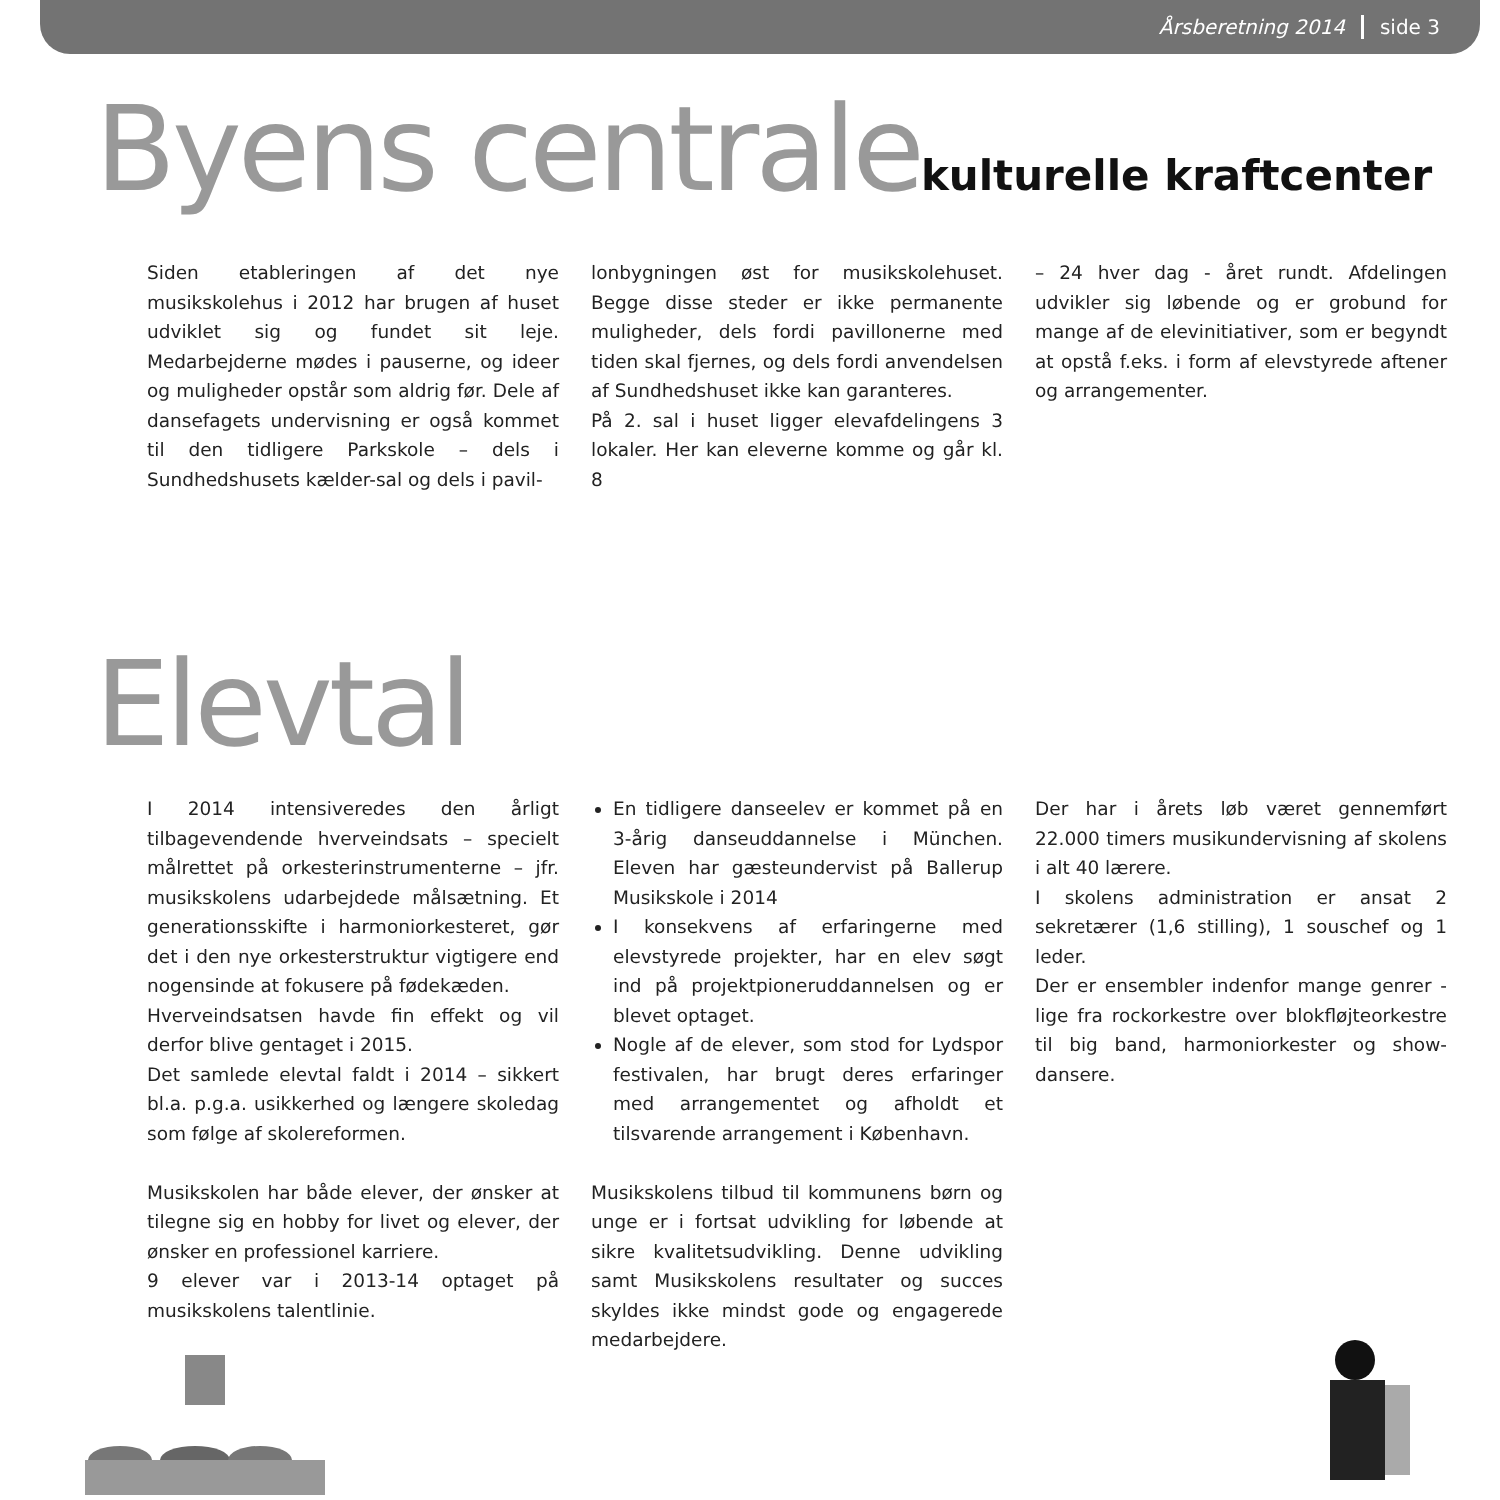Årsberetning 2014 side 3
Byens centralekulturelle kraftcenter
Siden etableringen af det nye musikskolehus i 2012 har brugen af huset udviklet sig og fundet sit leje. Medarbejderne mødes i pauserne, og ideer og muligheder opstår som aldrig før. Dele af dansefagets undervisning er også kommet til den tidligere Parkskole – dels i Sundhedshusets kælder-sal og dels i pavil-
lonbygningen øst for musikskolehuset. Begge disse steder er ikke permanente muligheder, dels fordi pavillonerne med tiden skal fjernes, og dels fordi anvendelsen af Sundhedshuset ikke kan garanteres.
På 2. sal i huset ligger elevafdelingens 3 lokaler. Her kan eleverne komme og går kl. 8
– 24 hver dag - året rundt. Afdelingen udvikler sig løbende og er grobund for mange af de elevinitiativer, som er begyndt at opstå f.eks. i form af elevstyrede aftener og arrangementer.
Elevtal
I 2014 intensiveredes den årligt tilbagevendende hverveindsats – specielt målrettet på orkesterinstrumenterne – jfr. musikskolens udarbejdede målsætning. Et generationsskifte i harmoniorkesteret, gør det i den nye orkesterstruktur vigtigere end nogensinde at fokusere på fødekæden.
Hverveindsatsen havde fin effekt og vil derfor blive gentaget i 2015.
Det samlede elevtal faldt i 2014 – sikkert bl.a. p.g.a. usikkerhed og længere skoledag som følge af skolereformen.
Musikskolen har både elever, der ønsker at tilegne sig en hobby for livet og elever, der ønsker en professionel karriere.
9 elever var i 2013-14 optaget på musikskolens talentlinie.
En tidligere danseelev er kommet på en 3-årig danseuddannelse i München. Eleven har gæsteundervist på Ballerup Musikskole i 2014
I konsekvens af erfaringerne med elevstyrede projekter, har en elev søgt ind på projektpioneruddannelsen og er blevet optaget.
Nogle af de elever, som stod for Lydspor festivalen, har brugt deres erfaringer med arrangementet og afholdt et tilsvarende arrangement i København.
Musikskolens tilbud til kommunens børn og unge er i fortsat udvikling for løbende at sikre kvalitetsudvikling. Denne udvikling samt Musikskolens resultater og succes skyldes ikke mindst gode og engagerede medarbejdere.
Der har i årets løb været gennemført 22.000 timers musikundervisning af skolens i alt 40 lærere.
I skolens administration er ansat 2 sekretærer (1,6 stilling), 1 souschef og 1 leder.
Der er ensembler indenfor mange genrer - lige fra rockorkestre over blokfløjteorkestre til big band, harmoniorkester og show- dansere.